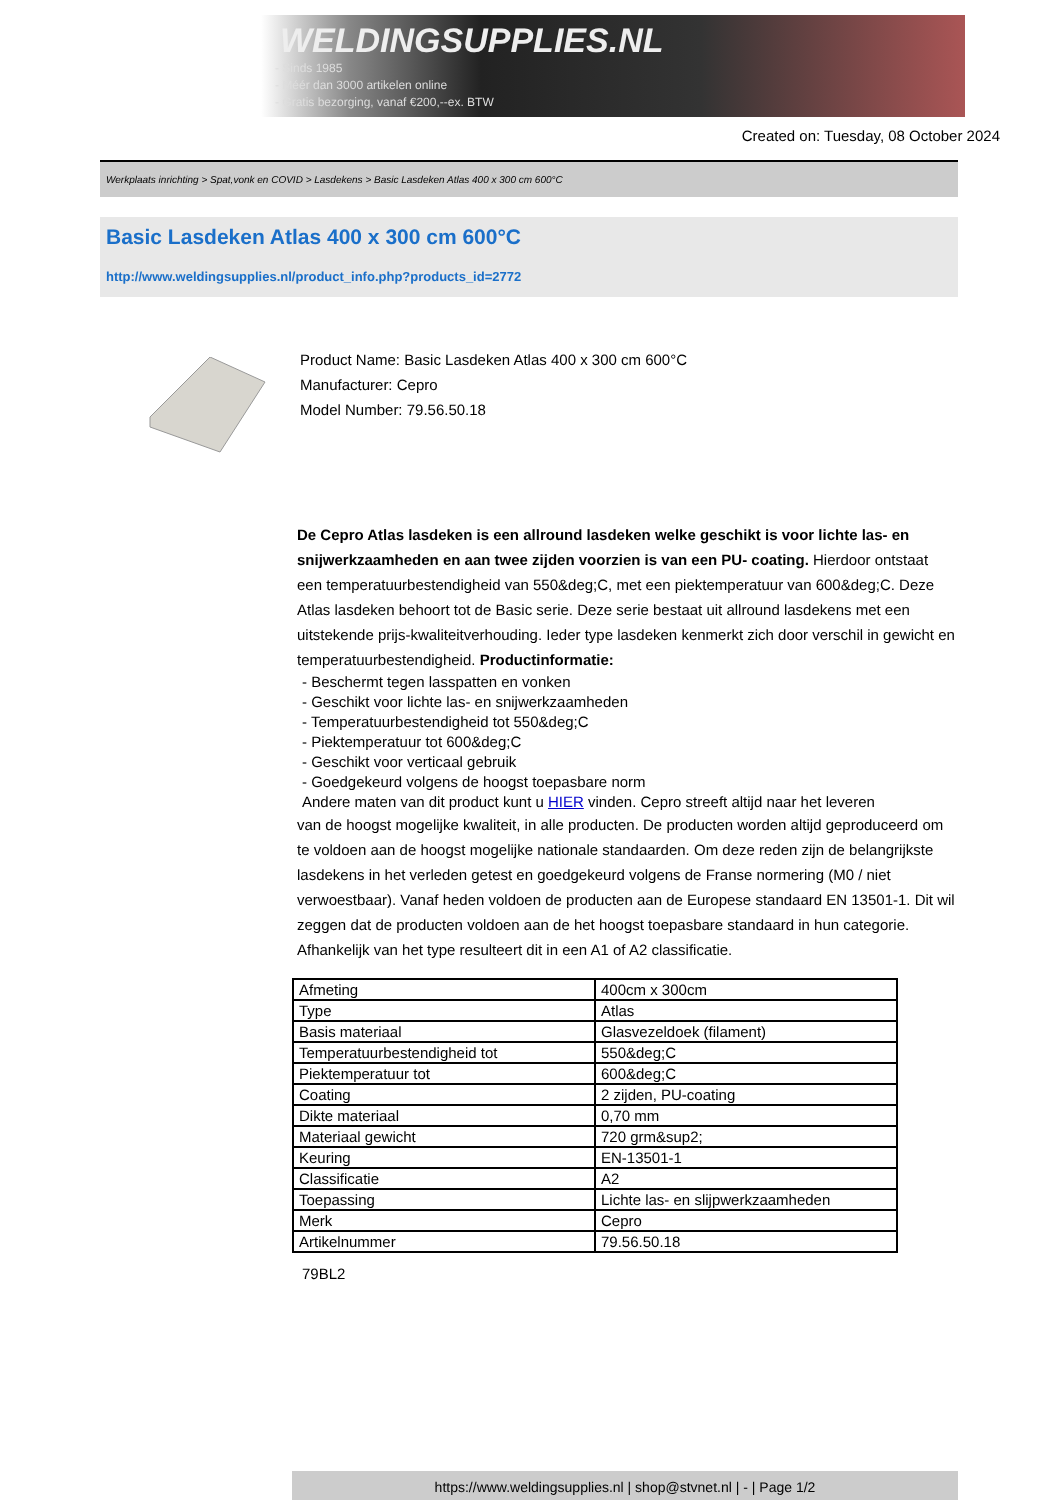WELDINGSUPPLIES.NL
- Sinds 1985
- Méér dan 3000 artikelen online
- Gratis bezorging, vanaf €200,--ex. BTW
Created on: Tuesday, 08 October 2024
Werkplaats inrichting > Spat,vonk en COVID > Lasdekens > Basic Lasdeken Atlas 400 x 300 cm 600°C
Basic Lasdeken Atlas 400 x 300 cm 600°C
http://www.weldingsupplies.nl/product_info.php?products_id=2772
Product Name: Basic Lasdeken Atlas 400 x 300 cm 600°C
Manufacturer: Cepro
Model Number: 79.56.50.18
De Cepro Atlas lasdeken is een allround lasdeken welke geschikt is voor lichte las- en snijwerkzaamheden en aan twee zijden voorzien is van een PU- coating. Hierdoor ontstaat een temperatuurbestendigheid van 550&deg;C, met een piektemperatuur van 600&deg;C. Deze Atlas lasdeken behoort tot de Basic serie. Deze serie bestaat uit allround lasdekens met een uitstekende prijs-kwaliteitverhouding. Ieder type lasdeken kenmerkt zich door verschil in gewicht en temperatuurbestendigheid. Productinformatie:
- Beschermt tegen lasspatten en vonken
- Geschikt voor lichte las- en snijwerkzaamheden
- Temperatuurbestendigheid tot 550&deg;C
- Piektemperatuur tot 600&deg;C
- Geschikt voor verticaal gebruik
- Goedgekeurd volgens de hoogst toepasbare norm
Andere maten van dit product kunt u HIER vinden. Cepro streeft altijd naar het leveren
van de hoogst mogelijke kwaliteit, in alle producten. De producten worden altijd geproduceerd om te voldoen aan de hoogst mogelijke nationale standaarden. Om deze reden zijn de belangrijkste lasdekens in het verleden getest en goedgekeurd volgens de Franse normering (M0 / niet verwoestbaar). Vanaf heden voldoen de producten aan de Europese standaard EN 13501-1. Dit wil zeggen dat de producten voldoen aan de het hoogst toepasbare standaard in hun categorie. Afhankelijk van het type resulteert dit in een A1 of A2 classificatie.
| Afmeting | 400cm x 300cm |
| Type | Atlas |
| Basis materiaal | Glasvezeldoek (filament) |
| Temperatuurbestendigheid tot | 550&deg;C |
| Piektemperatuur tot | 600&deg;C |
| Coating | 2 zijden, PU-coating |
| Dikte materiaal | 0,70 mm |
| Materiaal gewicht | 720 grm&sup2; |
| Keuring | EN-13501-1 |
| Classificatie | A2 |
| Toepassing | Lichte las- en slijpwerkzaamheden |
| Merk | Cepro |
| Artikelnummer | 79.56.50.18 |
79BL2
https://www.weldingsupplies.nl | shop@stvnet.nl | - | Page 1/2